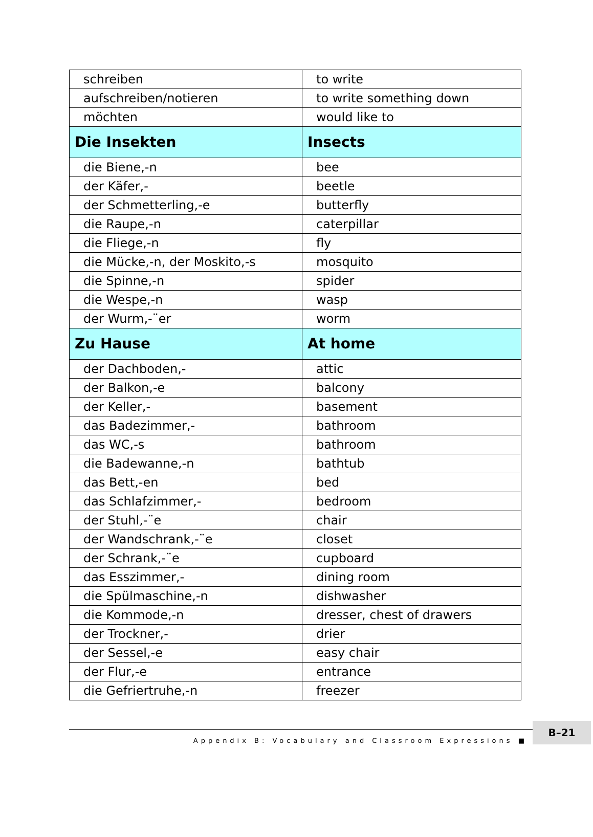| schreiben | to write |
| aufschreiben/notieren | to write something down |
| möchten | would like to |
| Die Insekten | Insects |
| die Biene,-n | bee |
| der Käfer,- | beetle |
| der Schmetterling,-e | butterfly |
| die Raupe,-n | caterpillar |
| die Fliege,-n | fly |
| die Mücke,-n, der Moskito,-s | mosquito |
| die Spinne,-n | spider |
| die Wespe,-n | wasp |
| der Wurm,-¨er | worm |
| Zu Hause | At home |
| der Dachboden,- | attic |
| der Balkon,-e | balcony |
| der Keller,- | basement |
| das Badezimmer,- | bathroom |
| das WC,-s | bathroom |
| die Badewanne,-n | bathtub |
| das Bett,-en | bed |
| das Schlafzimmer,- | bedroom |
| der Stuhl,-¨e | chair |
| der Wandschrank,-¨e | closet |
| der Schrank,-¨e | cupboard |
| das Esszimmer,- | dining room |
| die Spülmaschine,-n | dishwasher |
| die Kommode,-n | dresser, chest of drawers |
| der Trockner,- | drier |
| der Sessel,-e | easy chair |
| der Flur,-e | entrance |
| die Gefriertruhe,-n | freezer |
Appendix B: Vocabulary and Classroom Expressions ■
B–21